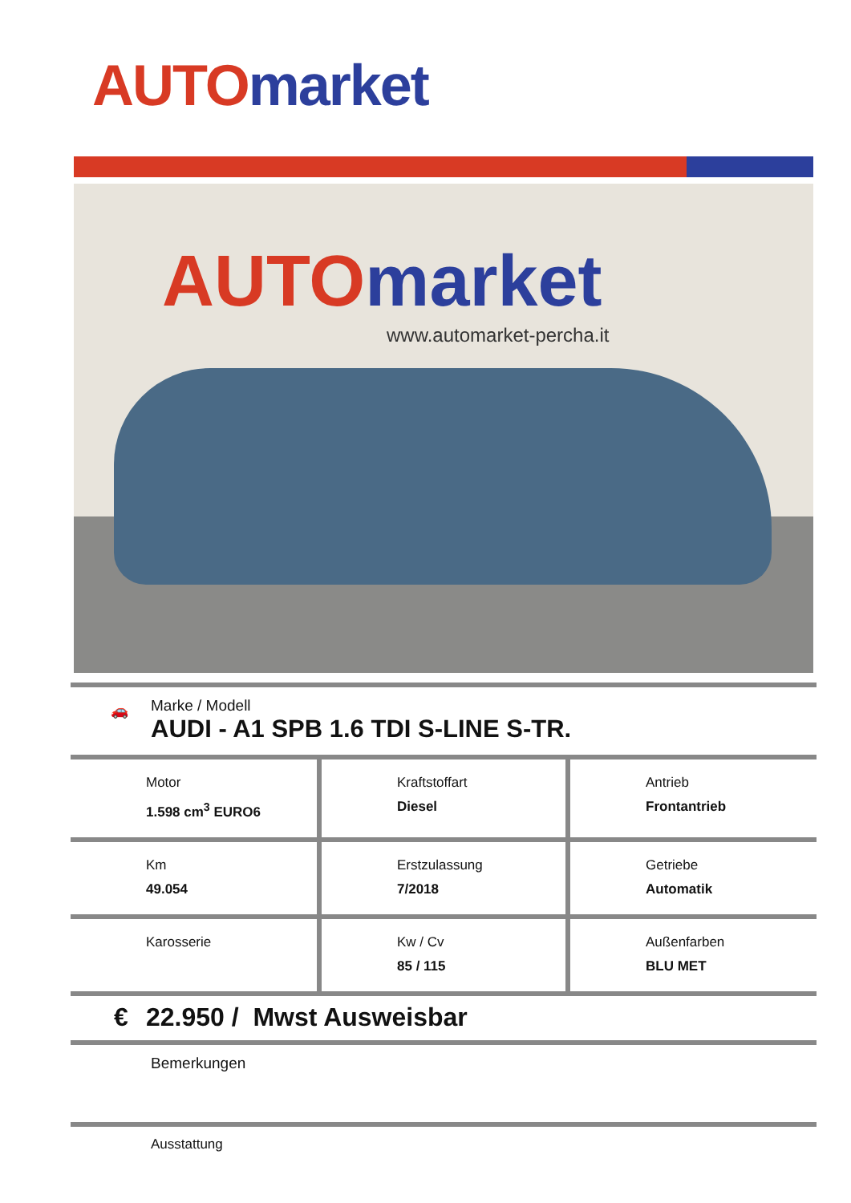AUTO market
AUTO market
www.automarket-percha.it
🚗
Marke / Modell
AUDI - A1 SPB 1.6 TDI S-LINE S-TR.
| Motor 1.598 cm<sup>3</sup> EURO6 | Kraftstoffart Diesel | Antrieb Frontantrieb |
| Km 49.054 | Erstzulassung 7/2018 | Getriebe Automatik |
| Karosserie | Kw / Cv 85 / 115 | Außenfarben BLU MET |
€ 22.950 / Mwst Ausweisbar
Bemerkungen
Ausstattung